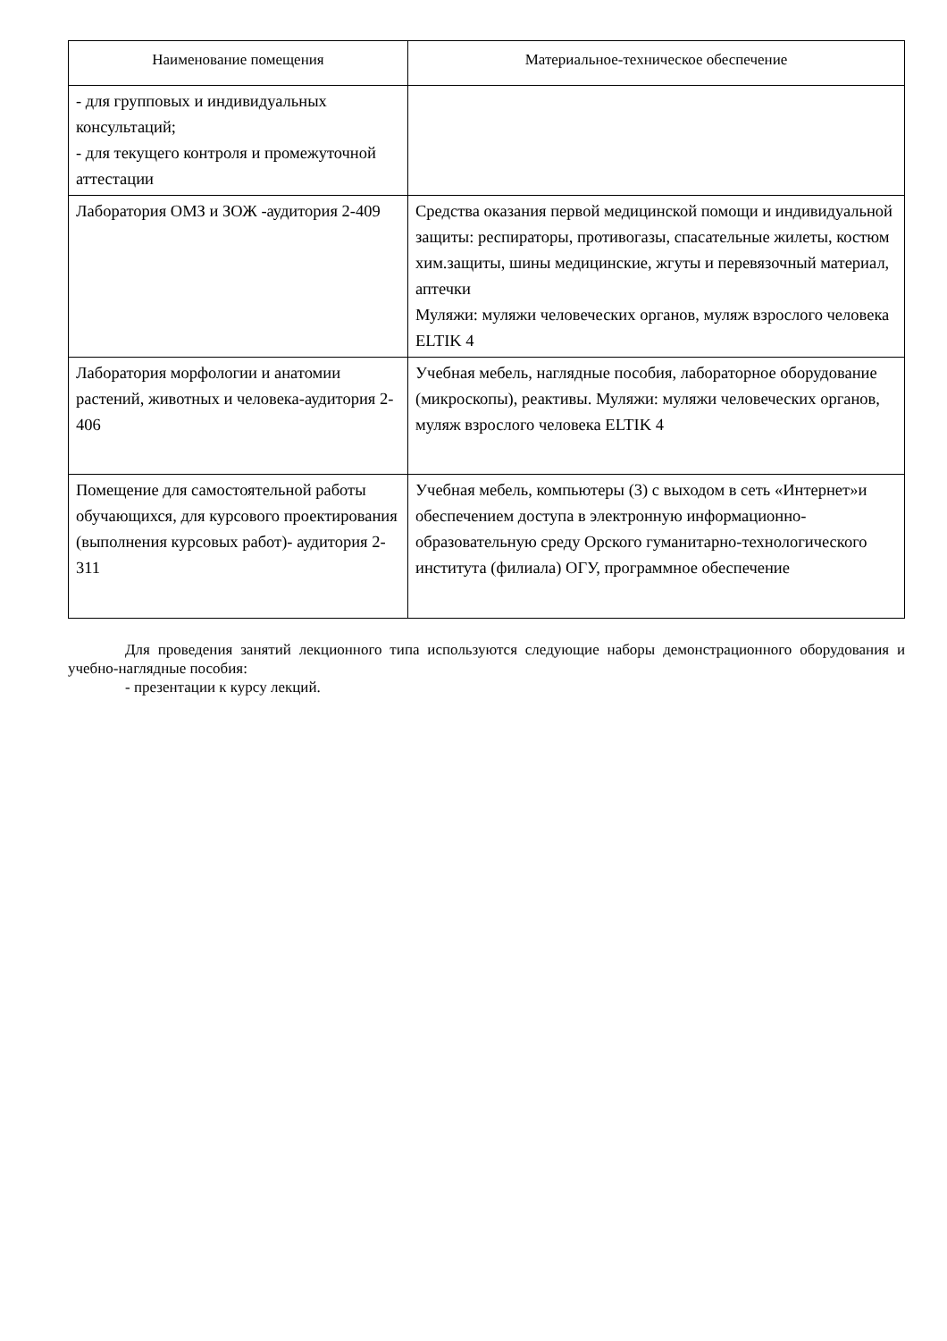| Наименование помещения | Материальное-техническое обеспечение |
| --- | --- |
| - для групповых и индивидуальных консультаций; - для текущего контроля и промежуточной аттестации | |
| Лаборатория ОМЗ и ЗОЖ -аудитория 2-409 | Средства оказания первой медицинской помощи и индивидуальной защиты: респираторы, противогазы, спасательные жилеты, костюм хим.защиты, шины медицинские, жгуты и перевязочный материал, аптечки Муляжи: муляжи человеческих органов, муляж взрослого человека ELTIK 4 |
| Лаборатория морфологии и анатомии растений, животных и человека-аудитория 2-406 | Учебная мебель, наглядные пособия, лабораторное оборудование (микроскопы), реактивы. Муляжи: муляжи человеческих органов, муляж взрослого человека ELTIK 4 |
| Помещение для самостоятельной работы обучающихся, для курсового проектирования (выполнения курсовых работ)- аудитория 2-311 | Учебная мебель, компьютеры (3) с выходом в сеть «Интернет»и обеспечением доступа в электронную информационно-образовательную среду Орского гуманитарно-технологического института (филиала) ОГУ, программное обеспечение |
Для проведения занятий лекционного типа используются следующие наборы демонстрационного оборудования и учебно-наглядные пособия:
- презентации к курсу лекций.